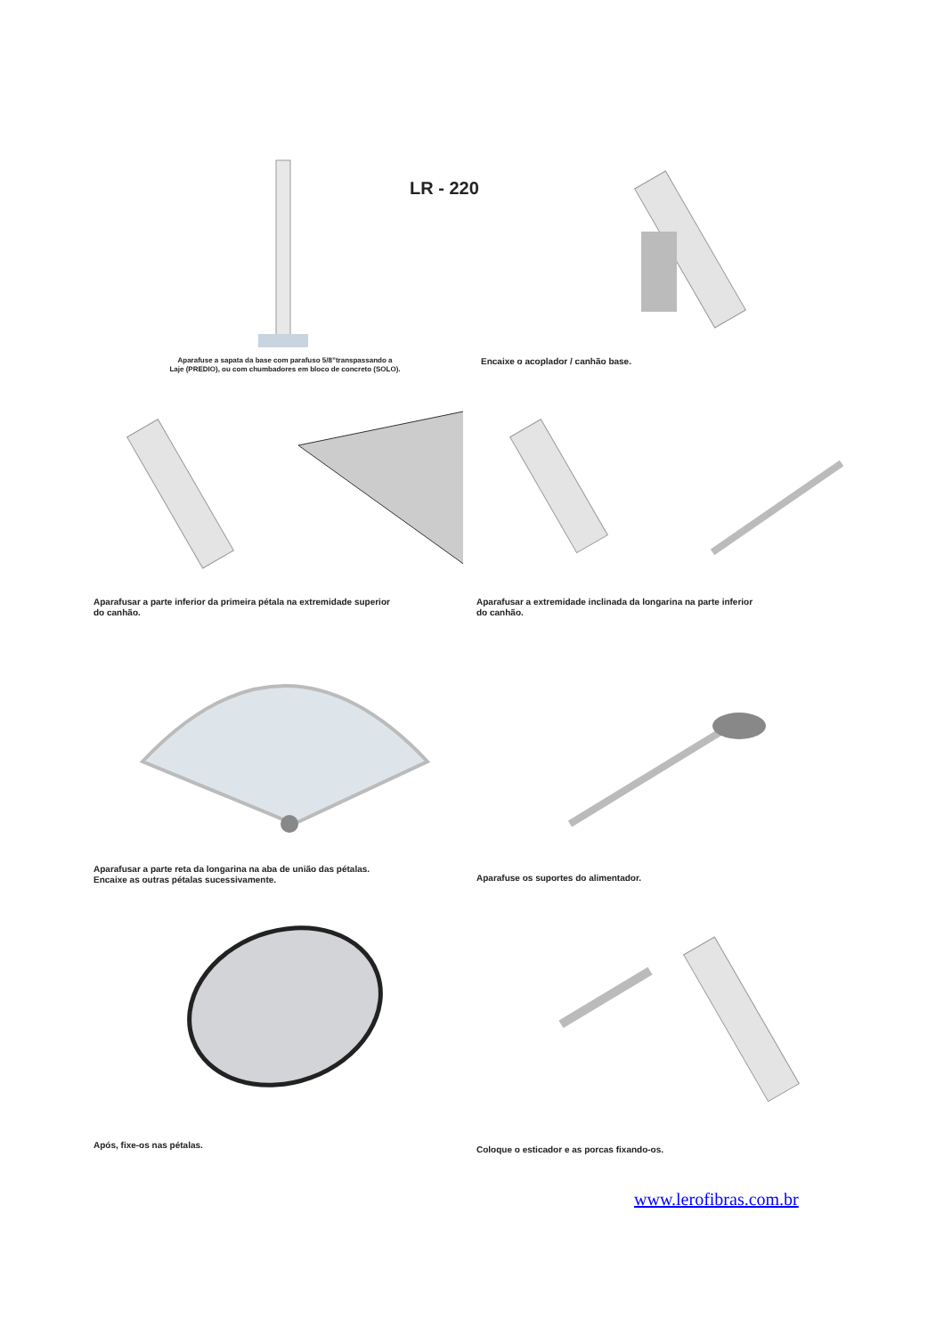LR - 220
Aparafuse a sapata da base com parafuso 5/8”transpassando a
Laje (PREDIO), ou com chumbadores em bloco de concreto (SOLO).
Encaixe o acoplador / canhão base.
Aparafusar a parte inferior da primeira pétala na extremidade superior
do canhão.
Aparafusar a extremidade inclinada da longarina na parte inferior
do canhão.
Aparafusar a parte reta da longarina na aba de união das pétalas.
Encaixe as outras pétalas sucessivamente.
Aparafuse os suportes do alimentador.
Após, fixe-os nas pétalas.
Coloque o esticador e as porcas fixando-os.
www.lerofibras.com.br